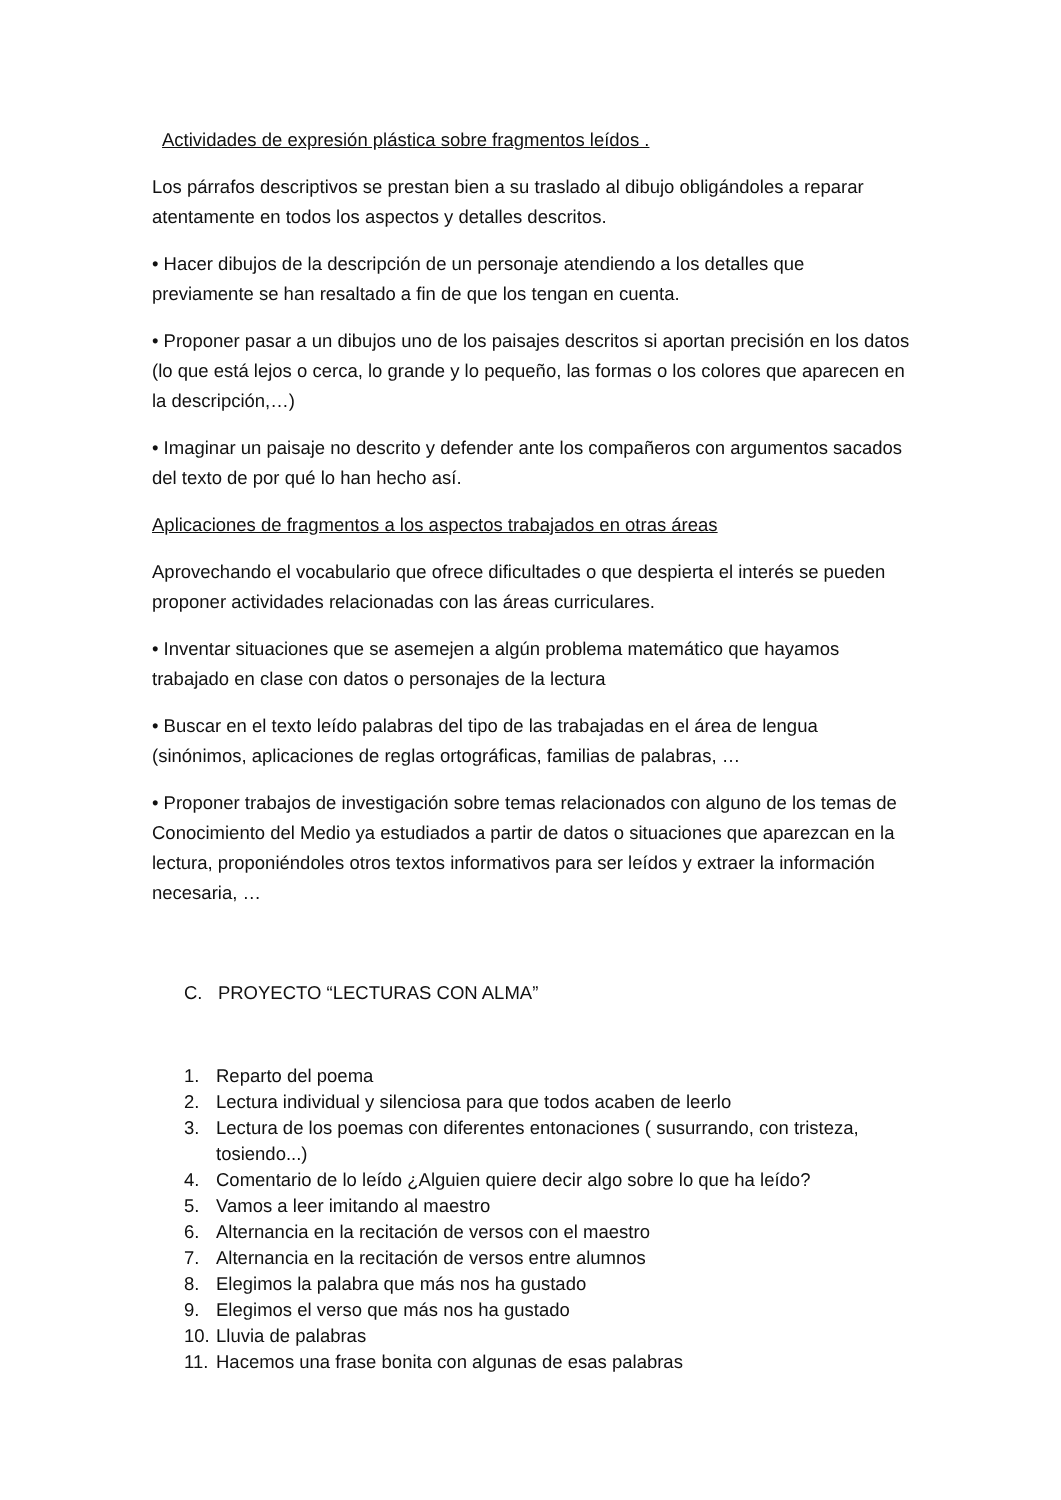Actividades de expresión plástica sobre fragmentos leídos .
Los párrafos descriptivos se prestan bien a su traslado al dibujo obligándoles a reparar atentamente en todos los aspectos y detalles descritos.
• Hacer dibujos de la descripción de un personaje atendiendo a los detalles que previamente se han resaltado a fin de que los tengan en cuenta.
• Proponer pasar a un dibujos uno de los paisajes descritos si aportan precisión en los datos (lo que está lejos o cerca, lo grande y lo pequeño, las formas o los colores que aparecen en la descripción,…)
• Imaginar un paisaje no descrito y defender ante los compañeros con argumentos sacados del texto de por qué lo han hecho así.
Aplicaciones de fragmentos a los aspectos trabajados en otras áreas
Aprovechando el vocabulario que ofrece dificultades o que despierta el interés se pueden proponer actividades relacionadas con las áreas curriculares.
• Inventar situaciones que se asemejen a algún problema matemático que hayamos trabajado en clase con datos o personajes de la lectura
• Buscar en el texto leído palabras del tipo de las trabajadas en el área de lengua (sinónimos, aplicaciones de reglas ortográficas, familias de palabras, …
• Proponer trabajos de investigación sobre temas relacionados con alguno de los temas de Conocimiento del Medio ya estudiados a partir de datos o situaciones que aparezcan en la lectura, proponiéndoles otros textos informativos para ser leídos y extraer la información necesaria, …
C. PROYECTO “LECTURAS CON ALMA”
1. Reparto del poema
2. Lectura individual y silenciosa para que todos acaben de leerlo
3. Lectura de los poemas con diferentes entonaciones ( susurrando, con tristeza, tosiendo...)
4. Comentario de lo leído ¿Alguien quiere decir algo sobre lo que ha leído?
5. Vamos a leer imitando al maestro
6. Alternancia en la recitación de versos con el maestro
7. Alternancia en la recitación de versos entre alumnos
8. Elegimos la palabra que más nos ha gustado
9. Elegimos el verso que más nos ha gustado
10. Lluvia de palabras
11. Hacemos una frase bonita con algunas de esas palabras